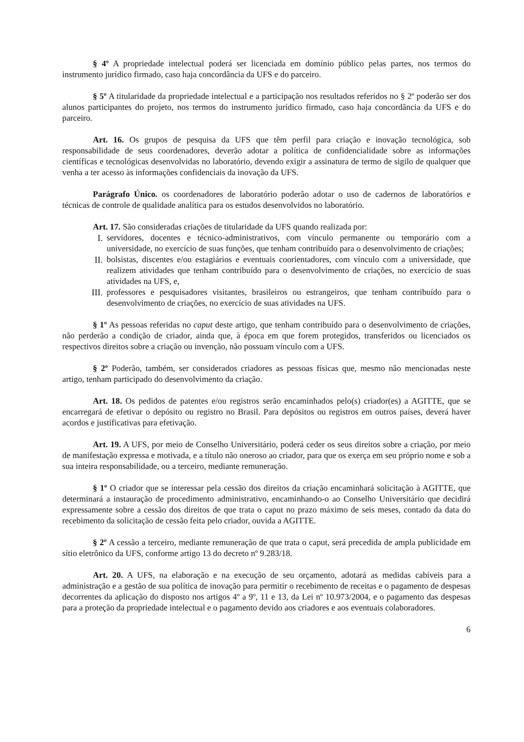§ 4º A propriedade intelectual poderá ser licenciada em domínio público pelas partes, nos termos do instrumento jurídico firmado, caso haja concordância da UFS e do parceiro.
§ 5º A titularidade da propriedade intelectual e a participação nos resultados referidos no § 2º poderão ser dos alunos participantes do projeto, nos termos do instrumento jurídico firmado, caso haja concordância da UFS e do parceiro.
Art. 16. Os grupos de pesquisa da UFS que têm perfil para criação e inovação tecnológica, sob responsabilidade de seus coordenadores, deverão adotar a política de confidencialidade sobre as informações científicas e tecnológicas desenvolvidas no laboratório, devendo exigir a assinatura de termo de sigilo de qualquer que venha a ter acesso às informações confidenciais da inovação da UFS.
Parágrafo Único. os coordenadores de laboratório poderão adotar o uso de cadernos de laboratórios e técnicas de controle de qualidade analítica para os estudos desenvolvidos no laboratório.
Art. 17. São consideradas criações de titularidade da UFS quando realizada por:
I. servidores, docentes e técnico-administrativos, com vínculo permanente ou temporário com a universidade, no exercício de suas funções, que tenham contribuído para o desenvolvimento de criações;
II. bolsistas, discentes e/ou estagiários e eventuais coorientadores, com vínculo com a universidade, que realizem atividades que tenham contribuído para o desenvolvimento de criações, no exercício de suas atividades na UFS, e,
III. professores e pesquisadores visitantes, brasileiros ou estrangeiros, que tenham contribuído para o desenvolvimento de criações, no exercício de suas atividades na UFS.
§ 1º As pessoas referidas no caput deste artigo, que tenham contribuído para o desenvolvimento de criações, não perderão a condição de criador, ainda que, à época em que forem protegidos, transferidos ou licenciados os respectivos direitos sobre a criação ou invenção, não possuam vínculo com a UFS.
§ 2º Poderão, também, ser considerados criadores as pessoas físicas que, mesmo não mencionadas neste artigo, tenham participado do desenvolvimento da criação.
Art. 18. Os pedidos de patentes e/ou registros serão encaminhados pelo(s) criador(es) a AGITTE, que se encarregará de efetivar o depósito ou registro no Brasil. Para depósitos ou registros em outros países, deverá haver acordos e justificativas para efetivação.
Art. 19. A UFS, por meio de Conselho Universitário, poderá ceder os seus direitos sobre a criação, por meio de manifestação expressa e motivada, e a título não oneroso ao criador, para que os exerça em seu próprio nome e sob a sua inteira responsabilidade, ou a terceiro, mediante remuneração.
§ 1º O criador que se interessar pela cessão dos direitos da criação encaminhará solicitação à AGITTE, que determinará a instauração de procedimento administrativo, encaminhando-o ao Conselho Universitário que decidirá expressamente sobre a cessão dos direitos de que trata o caput no prazo máximo de seis meses, contado da data do recebimento da solicitação de cessão feita pelo criador, ouvida a AGITTE.
§ 2º A cessão a terceiro, mediante remuneração de que trata o caput, será precedida de ampla publicidade em sítio eletrônico da UFS, conforme artigo 13 do decreto nº 9.283/18.
Art. 20. A UFS, na elaboração e na execução de seu orçamento, adotará as medidas cabíveis para a administração e a gestão de sua política de inovação para permitir o recebimento de receitas e o pagamento de despesas decorrentes da aplicação do disposto nos artigos 4º a 9º, 11 e 13, da Lei nº 10.973/2004, e o pagamento das despesas para a proteção da propriedade intelectual e o pagamento devido aos criadores e aos eventuais colaboradores.
6